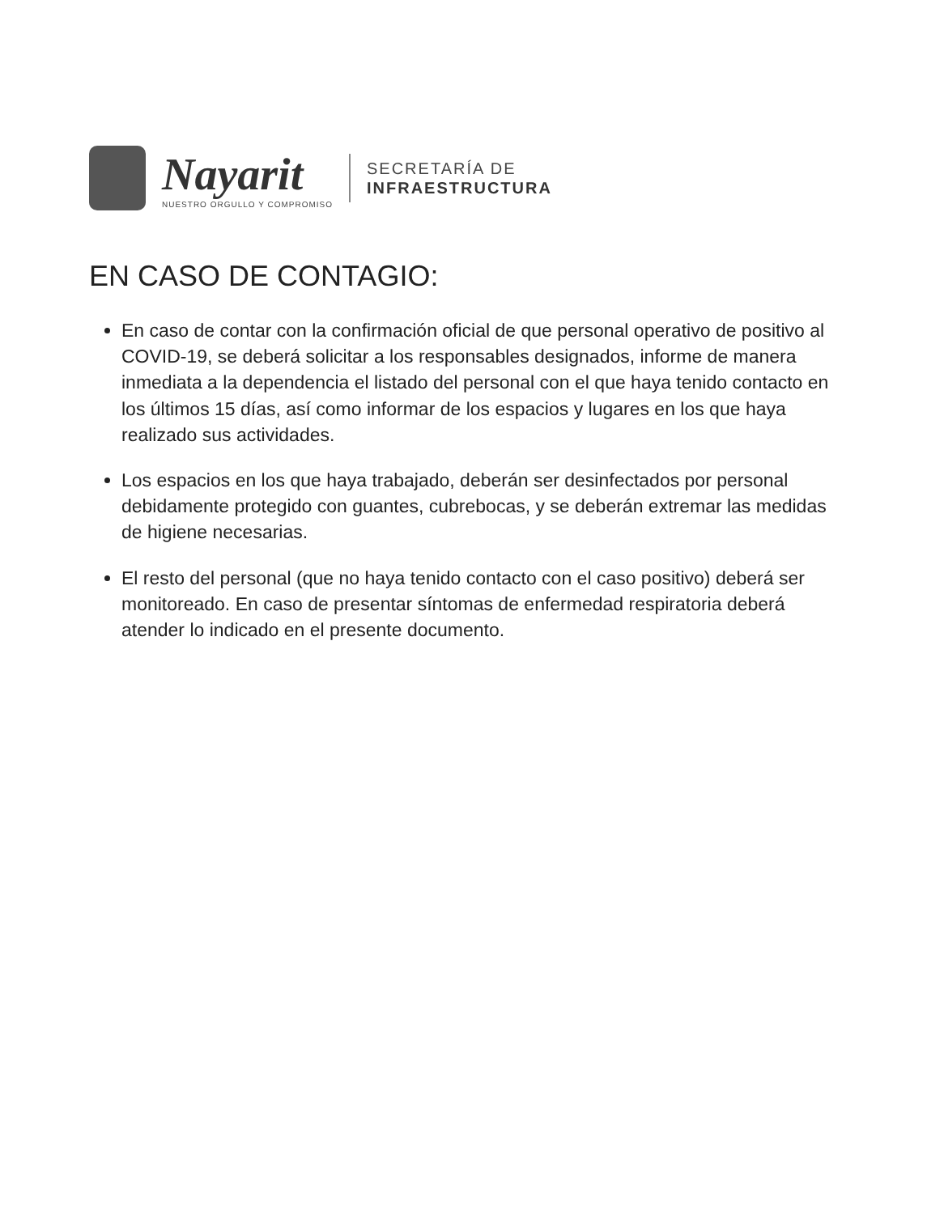Nayarit
NUESTRO ORGULLO Y COMPROMISO
SECRETARÍA DE
INFRAESTRUCTURA
EN CASO DE CONTAGIO:
En caso de contar con la confirmación oficial de que personal operativo de positivo al COVID-19, se deberá solicitar a los responsables designados, informe de manera inmediata a la dependencia el listado del personal con el que haya tenido contacto en los últimos 15 días, así como informar de los espacios y lugares en los que haya realizado sus actividades.
Los espacios en los que haya trabajado, deberán ser desinfectados por personal debidamente protegido con guantes, cubrebocas, y se deberán extremar las medidas de higiene necesarias.
El resto del personal (que no haya tenido contacto con el caso positivo) deberá ser monitoreado. En caso de presentar síntomas de enfermedad respiratoria deberá atender lo indicado en el presente documento.